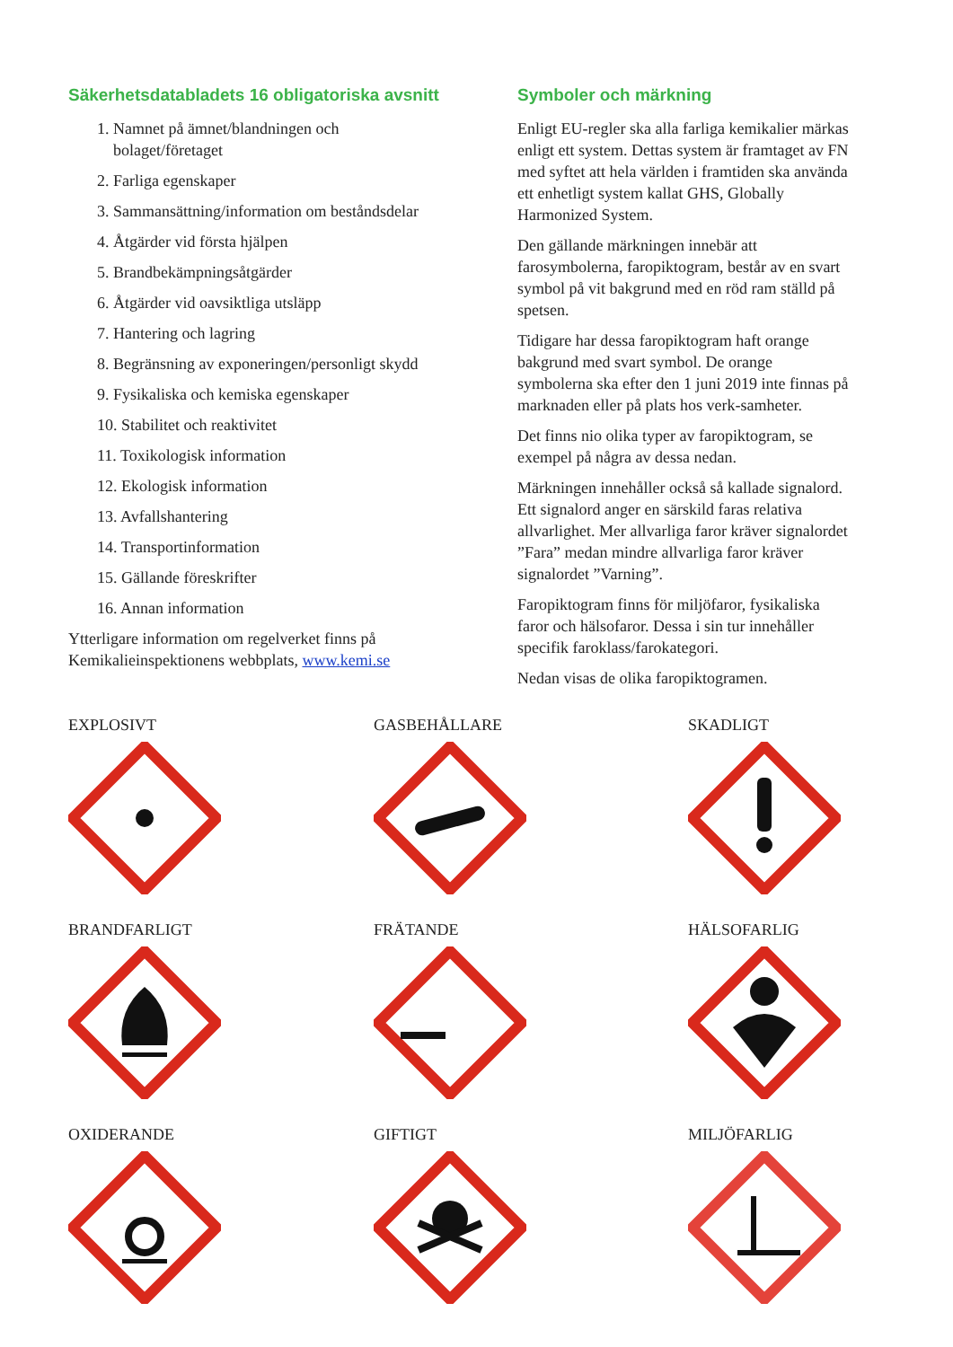Säkerhetsdatabladets 16 obligatoriska avsnitt
1. Namnet på ämnet/blandningen och
bolaget/företaget
2. Farliga egenskaper
3. Sammansättning/information om beståndsdelar
4. Åtgärder vid första hjälpen
5. Brandbekämpningsåtgärder
6. Åtgärder vid oavsiktliga utsläpp
7. Hantering och lagring
8. Begränsning av exponeringen/personligt skydd
9. Fysikaliska och kemiska egenskaper
10. Stabilitet och reaktivitet
11. Toxikologisk information
12. Ekologisk information
13. Avfallshantering
14. Transportinformation
15. Gällande föreskrifter
16. Annan information
Ytterligare information om regelverket finns på Kemikalieinspektionens webbplats, www.kemi.se
Symboler och märkning
Enligt EU-regler ska alla farliga kemikalier märkas enligt ett system. Dettas system är framtaget av FN med syftet att hela världen i framtiden ska använda ett enhetligt system kallat GHS, Globally Harmonized System.
Den gällande märkningen innebär att farosymbolerna, faropiktogram, består av en svart symbol på vit bakgrund med en röd ram ställd på spetsen.
Tidigare har dessa faropiktogram haft orange bakgrund med svart symbol. De orange symbolerna ska efter den 1 juni 2019 inte finnas på marknaden eller på plats hos verk-samheter.
Det finns nio olika typer av faropiktogram, se exempel på några av dessa nedan.
Märkningen innehåller också så kallade signalord. Ett signalord anger en särskild faras relativa allvarlighet. Mer allvarliga faror kräver signalordet ”Fara” medan mindre allvarliga faror kräver signalordet ”Varning”.
Faropiktogram finns för miljöfaror, fysikaliska faror och hälsofaror. Dessa i sin tur innehåller specifik faroklass/farokategori.
Nedan visas de olika faropiktogramen.
EXPLOSIVT
GASBEHÅLLARE
SKADLIGT
BRANDFARLIGT
FRÄTANDE
HÄLSOFARLIG
OXIDERANDE
GIFTIGT
MILJÖFARLIG